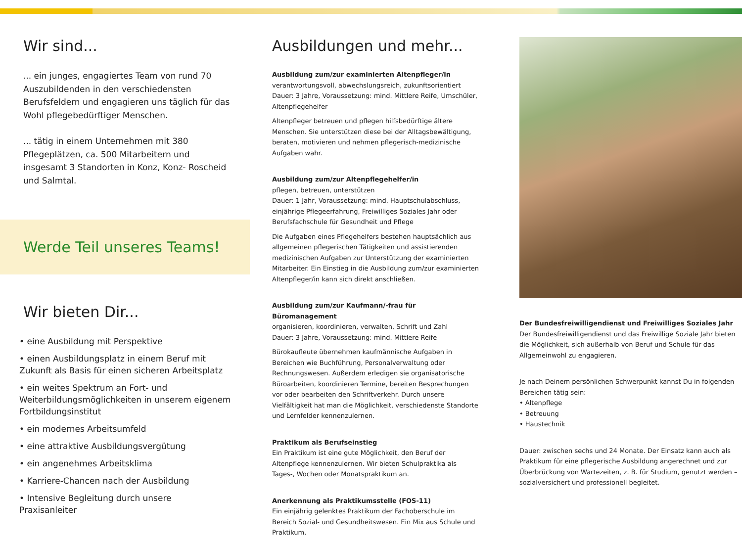Wir sind...
... ein junges, engagiertes Team von rund 70 Aus­zubildenden in den verschiedensten Berufsfeldern und engagieren uns täglich für das Wohl pflege­bedürftiger Menschen.
... tätig in einem Unternehmen mit 380 Pflegeplätzen, ca. 500 Mitarbeitern und insgesamt 3 Standorten in Konz, Konz- Roscheid und Salmtal.
Werde Teil unseres Teams!
Wir bieten Dir...
• eine Ausbildung mit Perspektive
• einen Ausbildungsplatz in einem Beruf mit Zukunft als Basis für einen sicheren Arbeitsplatz
• ein weites Spektrum an Fort- und Weiterbildungs­möglichkeiten in unserem eigenem Fortbildungs­institut
• ein modernes Arbeitsumfeld
• eine attraktive Ausbildungsvergütung
• ein angenehmes Arbeitsklima
• Karriere-Chancen nach der Ausbildung
• Intensive Begleitung durch unsere Praxisanleiter
Ausbildungen und mehr...
Ausbildung zum/zur examinierten Altenpfleger/in
verantwortungsvoll, abwechslungsreich, zukunftsorientiert
Dauer: 3 Jahre, Voraussetzung: mind. Mittlere Reife, Umschüler, Altenpflegehelfer
Altenpfleger betreuen und pflegen hilfsbedürftige ältere Menschen. Sie unterstützen diese bei der Alltagsbewältigung, beraten, moti­vieren und nehmen pflegerisch-medizinische Aufgaben wahr.
Ausbildung zum/zur Altenpflegehelfer/in
pflegen, betreuen, unterstützen
Dauer: 1 Jahr, Voraussetzung: mind. Hauptschulabschluss, einjährige Pflegeerfahrung, Freiwilliges Soziales Jahr oder Berufs­fachschule für Gesundheit und Pflege
Die Aufgaben eines Pflegehelfers bestehen hauptsächlich aus allgemeinen pflegerischen Tätigkeiten und assistierenden medizi­nischen Aufgaben zur Unterstützung der examinierten Mitarbeiter. Ein Einstieg in die Ausbildung zum/zur examinierten Altenpfleger/in kann sich direkt anschließen.
Ausbildung zum/zur Kaufmann/-frau für Büromanagement
organisieren, koordinieren, verwalten, Schrift und Zahl
Dauer: 3 Jahre, Voraussetzung: mind. Mittlere Reife
Bürokaufleute übernehmen kaufmännische Aufgaben in Bereichen wie Buchführung, Personalverwaltung oder Rechnungswesen. Außerdem erledigen sie organisatorische Büroarbeiten, koordi­nieren Termine, bereiten Besprechungen vor oder bearbeiten den Schriftverkehr. Durch unsere Vielfältigkeit hat man die Möglichkeit, verschiedenste Standorte und Lernfelder kennenzulernen.
Praktikum als Berufseinstieg
Ein Praktikum ist eine gute Möglichkeit, den Beruf der Altenpflege kennenzulernen. Wir bieten Schulpraktika als Tages-, Wochen oder Monatspraktikum an.
Anerkennung als Praktikumsstelle (FOS-11)
Ein einjährig gelenktes Praktikum der Fachoberschule im Bereich Sozial- und Gesundheitswesen. Ein Mix aus Schule und Praktikum.
Der Bundesfreiwilligendienst und Freiwilliges Soziales Jahr
Der Bundesfreiwilligendienst und das Freiwillige Soziale Jahr bieten die Möglichkeit, sich außerhalb von Beruf und Schule für das Allgemeinwohl zu engagieren.
Je nach Deinem persönlichen Schwerpunkt kannst Du in folgen­den Bereichen tätig sein:
• Altenpflege
• Betreuung
• Haustechnik
Dauer: zwischen sechs und 24 Monate. Der Einsatz kann auch als Praktikum für eine pflegerische Ausbildung angerechnet und zur Überbrückung von Wartezeiten, z. B. für Studium, genutzt werden – sozialversichert und professionell begleitet.